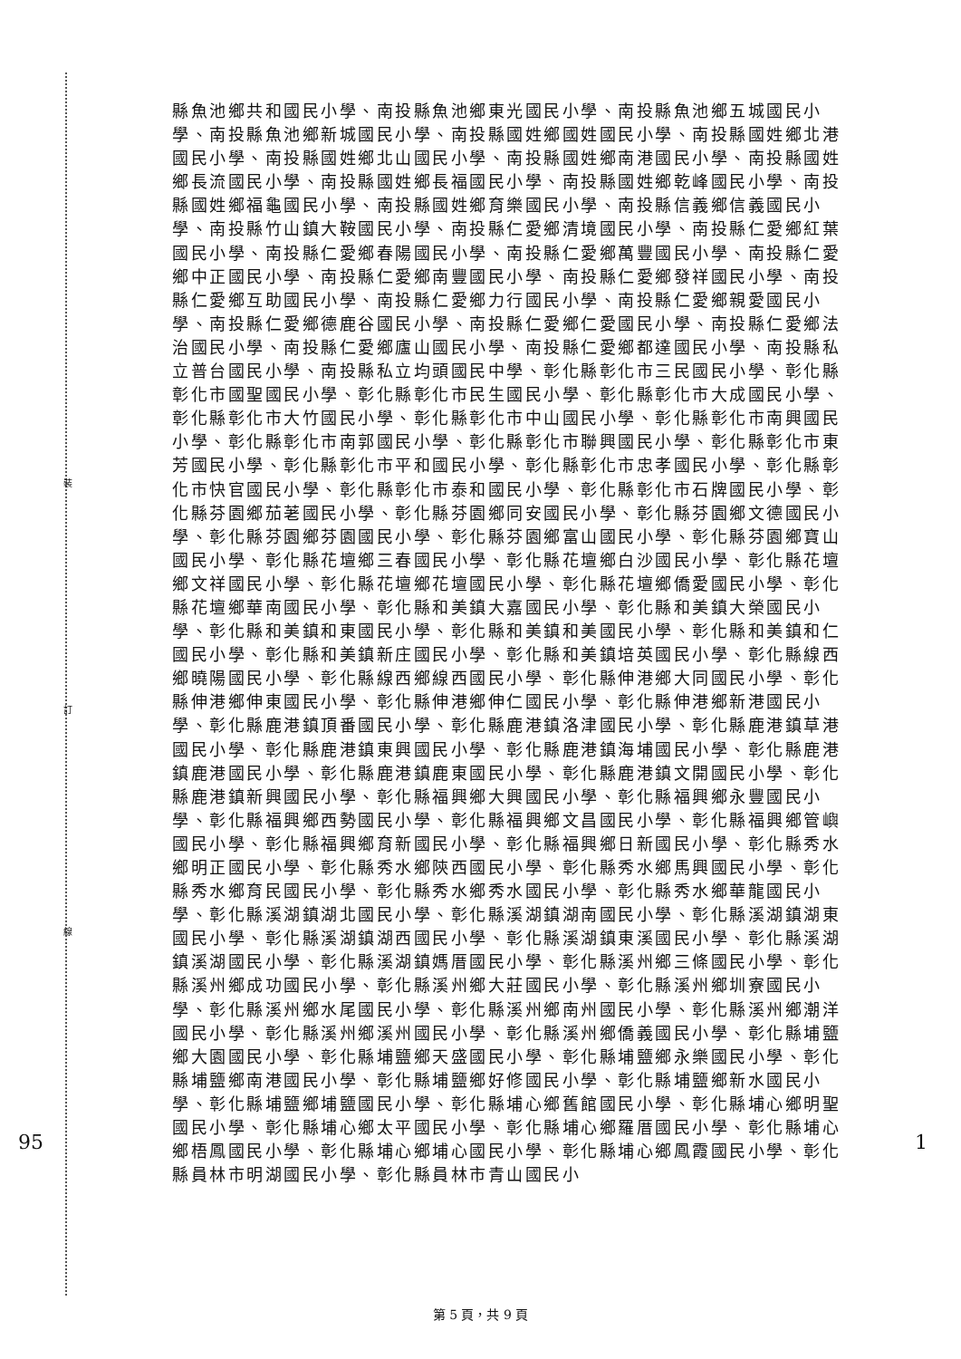裝
訂
線
95 1
縣魚池鄉共和國民小學、南投縣魚池鄉東光國民小學、南投縣魚池鄉五城國民小學、南投縣魚池鄉新城國民小學、南投縣國姓鄉國姓國民小學、南投縣國姓鄉北港國民小學、南投縣國姓鄉北山國民小學、南投縣國姓鄉南港國民小學、南投縣國姓鄉長流國民小學、南投縣國姓鄉長福國民小學、南投縣國姓鄉乾峰國民小學、南投縣國姓鄉福龜國民小學、南投縣國姓鄉育樂國民小學、南投縣信義鄉信義國民小學、南投縣竹山鎮大鞍國民小學、南投縣仁愛鄉清境國民小學、南投縣仁愛鄉紅葉國民小學、南投縣仁愛鄉春陽國民小學、南投縣仁愛鄉萬豐國民小學、南投縣仁愛鄉中正國民小學、南投縣仁愛鄉南豐國民小學、南投縣仁愛鄉發祥國民小學、南投縣仁愛鄉互助國民小學、南投縣仁愛鄉力行國民小學、南投縣仁愛鄉親愛國民小學、南投縣仁愛鄉德鹿谷國民小學、南投縣仁愛鄉仁愛國民小學、南投縣仁愛鄉法治國民小學、南投縣仁愛鄉廬山國民小學、南投縣仁愛鄉都達國民小學、南投縣私立普台國民小學、南投縣私立均頭國民中學、彰化縣彰化市三民國民小學、彰化縣彰化市國聖國民小學、彰化縣彰化市民生國民小學、彰化縣彰化市大成國民小學、彰化縣彰化市大竹國民小學、彰化縣彰化市中山國民小學、彰化縣彰化市南興國民小學、彰化縣彰化市南郭國民小學、彰化縣彰化市聯興國民小學、彰化縣彰化市東芳國民小學、彰化縣彰化市平和國民小學、彰化縣彰化市忠孝國民小學、彰化縣彰化市快官國民小學、彰化縣彰化市泰和國民小學、彰化縣彰化市石牌國民小學、彰化縣芬園鄉茄荖國民小學、彰化縣芬園鄉同安國民小學、彰化縣芬園鄉文德國民小學、彰化縣芬園鄉芬園國民小學、彰化縣芬園鄉富山國民小學、彰化縣芬園鄉寶山國民小學、彰化縣花壇鄉三春國民小學、彰化縣花壇鄉白沙國民小學、彰化縣花壇鄉文祥國民小學、彰化縣花壇鄉花壇國民小學、彰化縣花壇鄉僑愛國民小學、彰化縣花壇鄉華南國民小學、彰化縣和美鎮大嘉國民小學、彰化縣和美鎮大榮國民小學、彰化縣和美鎮和東國民小學、彰化縣和美鎮和美國民小學、彰化縣和美鎮和仁國民小學、彰化縣和美鎮新庄國民小學、彰化縣和美鎮培英國民小學、彰化縣線西鄉曉陽國民小學、彰化縣線西鄉線西國民小學、彰化縣伸港鄉大同國民小學、彰化縣伸港鄉伸東國民小學、彰化縣伸港鄉伸仁國民小學、彰化縣伸港鄉新港國民小學、彰化縣鹿港鎮頂番國民小學、彰化縣鹿港鎮洛津國民小學、彰化縣鹿港鎮草港國民小學、彰化縣鹿港鎮東興國民小學、彰化縣鹿港鎮海埔國民小學、彰化縣鹿港鎮鹿港國民小學、彰化縣鹿港鎮鹿東國民小學、彰化縣鹿港鎮文開國民小學、彰化縣鹿港鎮新興國民小學、彰化縣福興鄉大興國民小學、彰化縣福興鄉永豐國民小學、彰化縣福興鄉西勢國民小學、彰化縣福興鄉文昌國民小學、彰化縣福興鄉管嶼國民小學、彰化縣福興鄉育新國民小學、彰化縣福興鄉日新國民小學、彰化縣秀水鄉明正國民小學、彰化縣秀水鄉陝西國民小學、彰化縣秀水鄉馬興國民小學、彰化縣秀水鄉育民國民小學、彰化縣秀水鄉秀水國民小學、彰化縣秀水鄉華龍國民小學、彰化縣溪湖鎮湖北國民小學、彰化縣溪湖鎮湖南國民小學、彰化縣溪湖鎮湖東國民小學、彰化縣溪湖鎮湖西國民小學、彰化縣溪湖鎮東溪國民小學、彰化縣溪湖鎮溪湖國民小學、彰化縣溪湖鎮媽厝國民小學、彰化縣溪州鄉三條國民小學、彰化縣溪州鄉成功國民小學、彰化縣溪州鄉大莊國民小學、彰化縣溪州鄉圳寮國民小學、彰化縣溪州鄉水尾國民小學、彰化縣溪州鄉南州國民小學、彰化縣溪州鄉潮洋國民小學、彰化縣溪州鄉溪州國民小學、彰化縣溪州鄉僑義國民小學、彰化縣埔鹽鄉大園國民小學、彰化縣埔鹽鄉天盛國民小學、彰化縣埔鹽鄉永樂國民小學、彰化縣埔鹽鄉南港國民小學、彰化縣埔鹽鄉好修國民小學、彰化縣埔鹽鄉新水國民小學、彰化縣埔鹽鄉埔鹽國民小學、彰化縣埔心鄉舊館國民小學、彰化縣埔心鄉明聖國民小學、彰化縣埔心鄉太平國民小學、彰化縣埔心鄉羅厝國民小學、彰化縣埔心鄉梧鳳國民小學、彰化縣埔心鄉埔心國民小學、彰化縣埔心鄉鳳霞國民小學、彰化縣員林市明湖國民小學、彰化縣員林市青山國民小
第 5 頁，共 9 頁